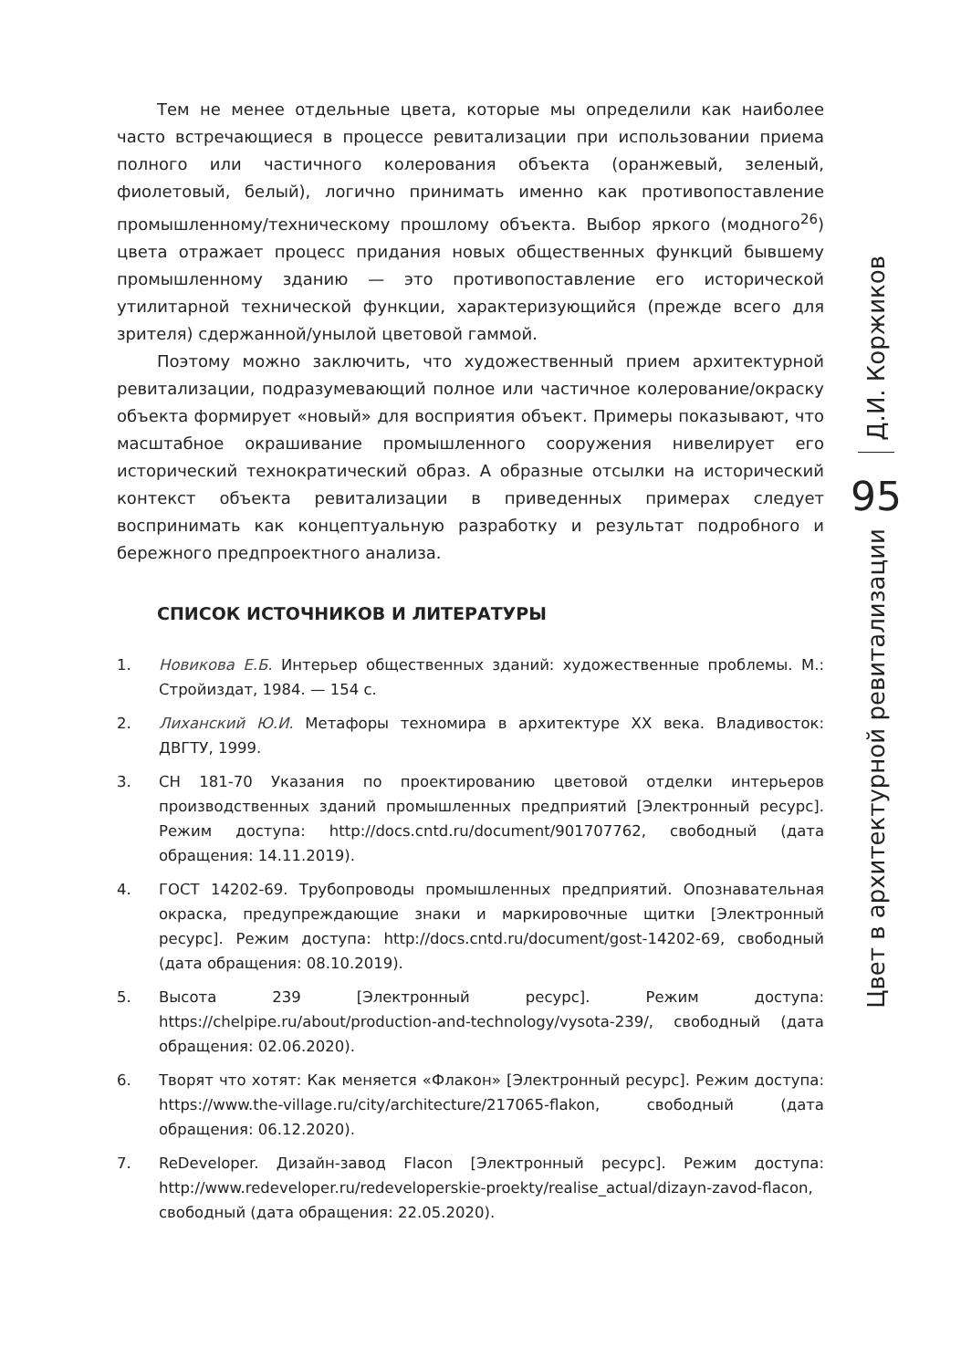Тем не менее отдельные цвета, которые мы определили как наиболее часто встречающиеся в процессе ревитализации при использовании приема полного или частичного колерования объекта (оранжевый, зеленый, фиолетовый, белый), логично принимать именно как противопоставление промышленному/техническому прошлому объекта. Выбор яркого (модного<sup>26</sup>) цвета отражает процесс придания новых общественных функций бывшему промышленному зданию — это противопоставление его исторической утилитарной технической функции, характеризующийся (прежде всего для зрителя) сдержанной/унылой цветовой гаммой.
Поэтому можно заключить, что художественный прием архитектурной ревитализации, подразумевающий полное или частичное колерование/окраску объекта формирует «новый» для восприятия объект. Примеры показывают, что масштабное окрашивание промышленного сооружения нивелирует его исторический технократический образ. А образные отсылки на исторический контекст объекта ревитализации в приведенных примерах следует воспринимать как концептуальную разработку и результат подробного и бережного предпроектного анализа.
СПИСОК ИСТОЧНИКОВ И ЛИТЕРАТУРЫ
1. Новикова Е.Б. Интерьер общественных зданий: художественные проблемы. М.: Стройиздат, 1984. — 154 с.
2. Лиханский Ю.И. Метафоры техномира в архитектуре XX века. Владивосток: ДВГТУ, 1999.
3. СН 181-70 Указания по проектированию цветовой отделки интерьеров производственных зданий промышленных предприятий [Электронный ресурс]. Режим доступа: http://docs.cntd.ru/document/901707762, свободный (дата обращения: 14.11.2019).
4. ГОСТ 14202-69. Трубопроводы промышленных предприятий. Опознавательная окраска, предупреждающие знаки и маркировочные щитки [Электронный ресурс]. Режим доступа: http://docs.cntd.ru/document/gost-14202-69, свободный (дата обращения: 08.10.2019).
5. Высота 239 [Электронный ресурс]. Режим доступа: https://chelpipe.ru/about/production-and-technology/vysota-239/, свободный (дата обращения: 02.06.2020).
6. Творят что хотят: Как меняется «Флакон» [Электронный ресурс]. Режим доступа: https://www.the-village.ru/city/architecture/217065-flakon, свободный (дата обращения: 06.12.2020).
7. ReDeveloper. Дизайн-завод Flacon [Электронный ресурс]. Режим доступа: http://www.redeveloper.ru/redeveloperskie-proekty/realise_actual/dizayn-zavod-flacon, свободный (дата обращения: 22.05.2020).
Д.И. Коржиков
95
Цвет в архитектурной ревитализации